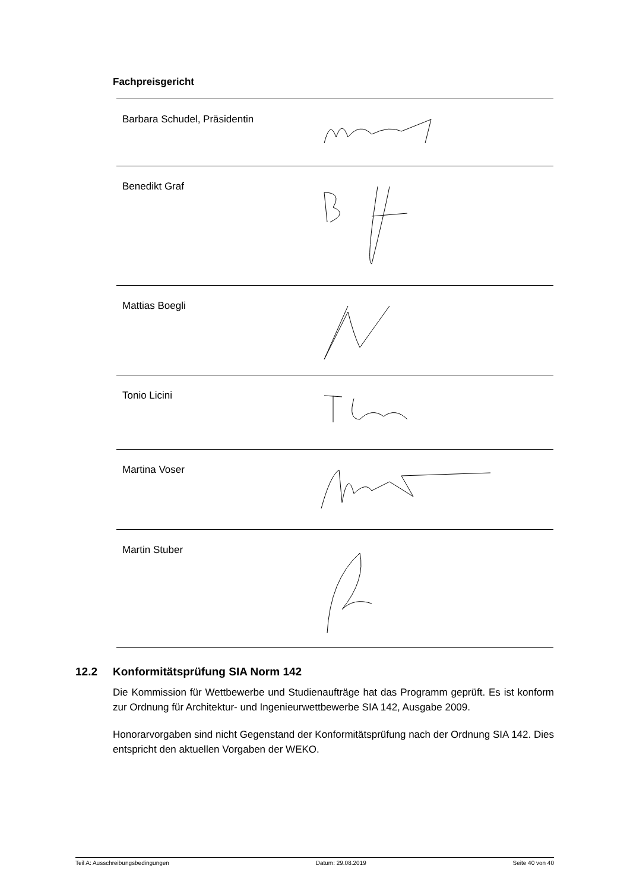Fachpreisgericht
| Barbara Schudel, Präsidentin | |
| Benedikt Graf | |
| Mattias Boegli | |
| Tonio Licini | |
| Martina Voser | |
| Martin Stuber | |
12.2 Konformitätsprüfung SIA Norm 142
Die Kommission für Wettbewerbe und Studienaufträge hat das Programm geprüft. Es ist konform zur Ordnung für Architektur- und Ingenieurwettbewerbe SIA 142, Ausgabe 2009.
Honorarvorgaben sind nicht Gegenstand der Konformitätsprüfung nach der Ordnung SIA 142. Dies entspricht den aktuellen Vorgaben der WEKO.
Teil A: Ausschreibungsbedingungen Datum: 29.08.2019 Seite 40 von 40